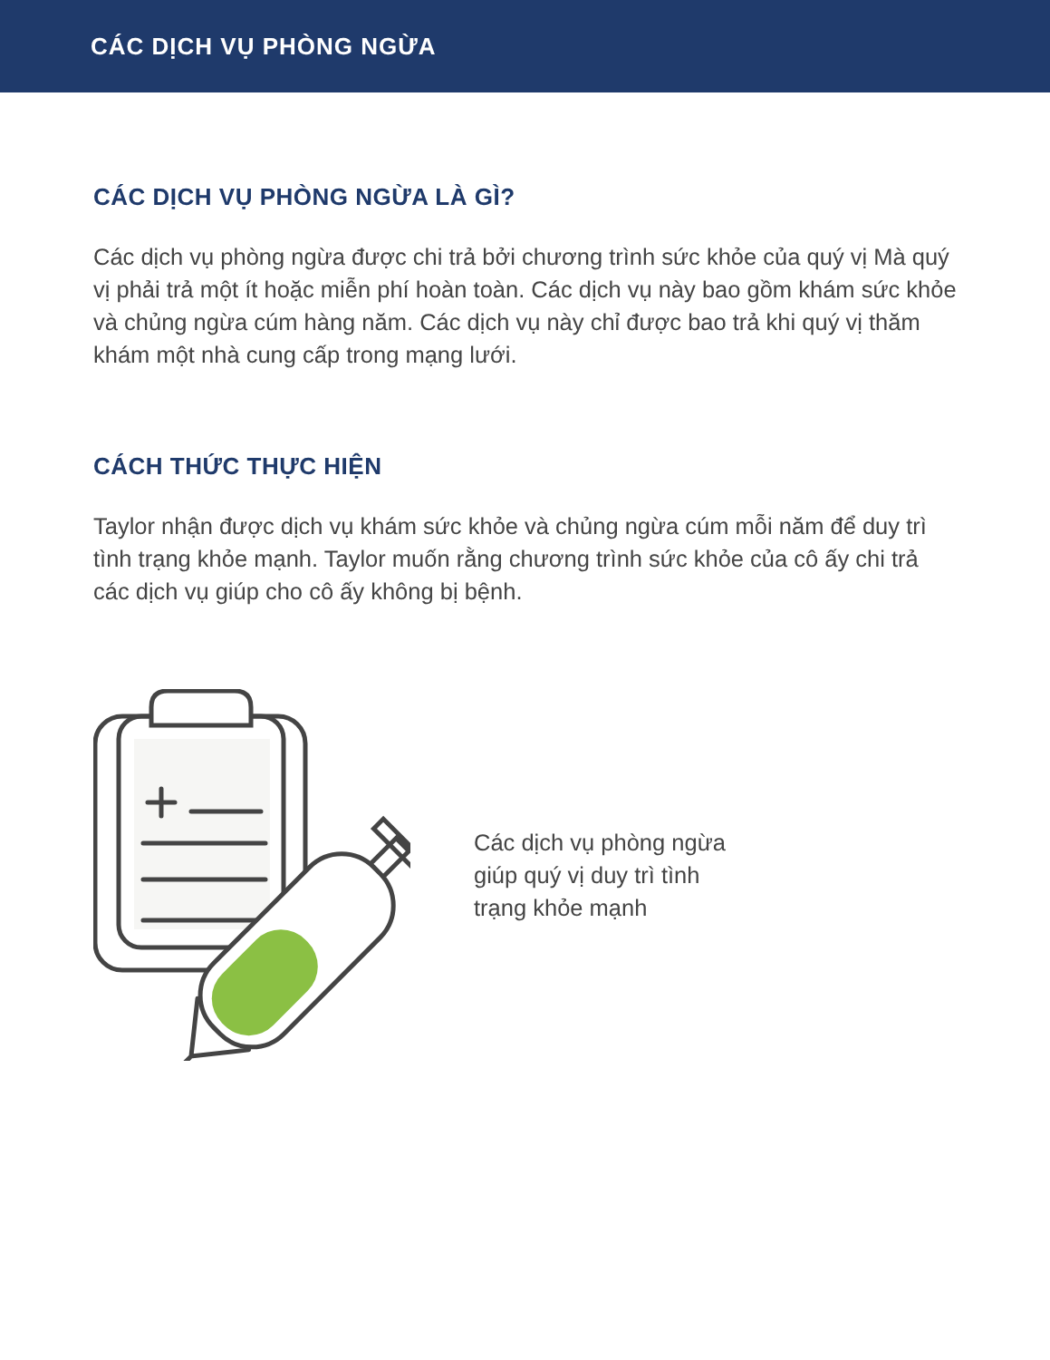CÁC DỊCH VỤ PHÒNG NGỪA
CÁC DỊCH VỤ PHÒNG NGỪA LÀ GÌ?
Các dịch vụ phòng ngừa được chi trả bởi chương trình sức khỏe của quý vị Mà quý vị phải trả một ít hoặc miễn phí hoàn toàn. Các dịch vụ này bao gồm khám sức khỏe và chủng ngừa cúm hàng năm. Các dịch vụ này chỉ được bao trả khi quý vị thăm khám một nhà cung cấp trong mạng lưới.
CÁCH THỨC THỰC HIỆN
Taylor nhận được dịch vụ khám sức khỏe và chủng ngừa cúm mỗi năm để duy trì tình trạng khỏe mạnh. Taylor muốn rằng chương trình sức khỏe của cô ấy chi trả các dịch vụ giúp cho cô ấy không bị bệnh.
Các dịch vụ phòng ngừa
giúp quý vị duy trì tình
trạng khỏe mạnh